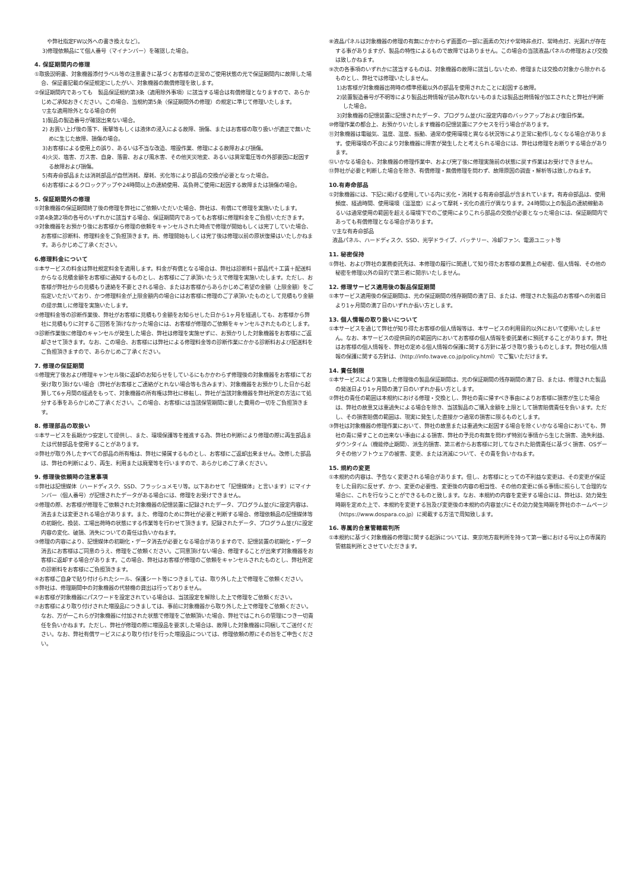や弊社指定FW以外への書き換えなど）。
3)修理依頼品にて個人番号（マイナンバー）を確認した場合。
4. 保証期間内の修理
①取扱説明書、対象機器添付ラベル等の注意書きに基づくお客様の正常のご使用状態の元で保証期間内に故障した場合、保証書記載の保証規定にしたがい、対象機器の無償修理を致します。
②保証期間内であっても　製品保証規約第3条（適用除外事項）に該当する場合は有償修理となりますので、あらかじめご承知おきください。この場合、当規約第5条（保証期間外の修理）の規定に準じて修理いたします。
▽主な適用除外となる場合の例
1)製品の製造番号が確認出来ない場合。
2) お買い上げ後の落下、衝撃等もしくは液体の浸入による故障、損傷、またはお客様の取り扱いが適正で無いために生じた故障、損傷の場合。
3)お客様による使用上の誤り、あるいは不当な改造、増設作業、修理による故障および損傷。
4)火災、塩害、ガス害、自身、落雷、および風水害、その他天災地変、あるいは異常電圧等の外部要因に起因する故障および損傷。
5)有寿命部品または消耗部品が自然消耗、摩耗、劣化等により部品の交換が必要となった場合。
6)お客様によるクロックアップや24時間以上の連続使用、高負荷ご使用に起因する故障または損傷の場合。
5. 保証期間外の修理
①対象機器の保証期間終了後の修理を弊社にご依頼いただいた場合、弊社は、有償にて修理を実施いたします。
②第4条第2項の各号のいずれかに該当する場合、保証期間内であってもお客様に修理料金をご負担いただきます。
③対象機器をお預かり後にお客様から修理の依頼をキャンセルされた時点で修理が開始もしくは完了していた場合、お客様に診断料、修理料金をご負担頂きます。尚、修理開始もしくは完了後は修理以前の原状復帰はいたしかねます。あらかじめご了承ください。
6.修理料金について
①本サービスの料金は弊社規定料金を適用します。料金が有償となる場合は、弊社は診断料＋部品代＋工賃＋配送料からなる見積金額をお客様に通知するものとし、お客様にご了承頂いたうえで修理を実施いたします。ただし、お客様が弊社からの見積もり連絡を不要とされる場合、またはお客様からあらかじめご希望の金額（上限金額）をご指定いただいており、かつ修理料金が上限金額内の場合にはお客様に修理のご了承頂いたものとして見積もり金額の提示無しに修理を実施いたします。
②修理料金等の診断作業後、弊社がお客様に見積もり金額をお知らせした日から1ヶ月を経過しても、お客様から弊社に見積もりに対するご回答を頂けなかった場合には、お客様が修理のご依頼をキャンセルされたものとします。
③診断作業後に修理のキャンセルが発生した場合、弊社は修理を実施せずに、お預かりした対象機器をお客様にご返却させて頂きます。なお、この場合、お客様には弊社による修理料金等の診断作業にかかる診断料および配送料をご負担頂きますので、あらかじめご了承ください。
7. 修理の保証期間
①修理完了後および修理キャンセル後に返却のお知らせをしているにもかかわらず修理後の対象機器をお客様にてお受け取り頂けない場合（弊社がお客様とご連絡がとれない場合等も含みます）、対象機器をお預かりした日から起算して6ヶ月間の経過をもって、対象機器の所有権は弊社に移転し、弊社が当該対象機器を弊社所定の方法にて処分する事をあらかじめご了承ください。この場合、お客様には当該保管期間に要した費用の一切をご負担頂きます。
8. 修理部品の取扱い
①本サービスを長期かつ安定して提供し、また、環境保護等を推進する為、弊社の判断により修理の際に再生部品または代替部品を使用することがあります。
②弊社が取り外したすべての部品の所有権は、弊社に帰属するものとし、お客様にご返却出来ません。改修した部品は、弊社の判断により、再生、利用または廃棄等を行いますので、あらかじめご了承ください。
9. 修理後依頼時の注意事項
①弊社は記憶媒体（ハードディスク、SSD、フラッシュメモリ等。以下あわせて「記憶媒体」と言います）にマイナンバー（個人番号）が記憶されたデータがある場合には、修理をお受けできません。
②修理の際、お客様が修理をご依頼された対象機器の記憶装置に記録されたデータ、プログラム並びに設定内容は、消去または変更される場合があります。また、修理のために弊社が必要と判断する場合、修理依頼品の記憶媒体等の初期化、換装、工場出荷時の状態にする作業等を行わせて頂きます。記録されたデータ、プログラム並びに設定内容の変化、破損、消失についての責任は負いかねます。
③修理の内容により、記憶媒体の初期化・データ消去が必要となる場合がありますので、記憶装置の初期化・データ消去にお客様はご同意のうえ、修理をご依頼ください。ご同意頂けない場合、修理することが出来ず対象機器をお客様に返却する場合があります。この場合、弊社はお客様が修理のご依頼をキャンセルされたものとし、弊社所定の診断料をお客様にご負担頂きます。
④お客様ご自身で貼り付けられたシール、保護シート等につきましては、取り外した上で修理をご依頼ください。
⑤弊社は、修理期間中の対象機器の代替機の貸出は行っておりません。
⑥お客様が対象機器にパスワードを設定されている場合は、当該設定を解除した上で修理をご依頼ください。
⑦お客様により取り付けされた増設品につきましては、事前に対象機器から取り外した上で修理をご依頼ください。なお、万が一これらが対象機器に付加された状態で修理をご依頼頂いた場合、弊社ではこれらの管理につき一切責任を負いかねます。ただし、弊社が修理の際に増設品を要求した場合は、故障した対象機器に同梱してご送付ください。なお、弊社有償サービスにより取り付けを行った増設品については、修理依頼の際にその旨をご申告ください。
⑧液晶パネルは対象機器の修理の有無にかかわらず画面の一部に画素の欠けや常時非点灯、常時点灯、光漏れが存在する事がありますが、製品の特性によるもので故障ではありません。この場合の当該液晶パネルの修理および交換は致しかねます。
⑨次の各事項のいずれかに該当するものは、対象機器の故障に該当しないため、修理または交換の対象から除かれるものとし、弊社では修理いたしません。
1)お客様が対象機器出荷時の標準搭載以外の部品を使用されたことに起因する故障。
2)装置製造番号が不明等により製品出荷情報が読み取れないものまたは製品出荷情報が加工されたと弊社が判断した場合。
3)対象機器の記憶装置に記憶されたデータ、プログラム並びに設定内容のバックアップおよび復旧作業。
⑩修理作業の都合上、お預かりいたします機器の記憶装置にアクセスを行う場合があります。
⑪対象機器は電磁気、温度、湿度、振動、通常の使用環境と異なる状況等により正常に動作しなくなる場合があります。使用環境の不良により対象機器に障害が発生したと考えられる場合には、弊社は修理をお断りする場合があります。
⑫いかなる場合も、対象機器の修理作業中、および完了後に修理実施前の状態に戻す作業はお受けできません。
⑬弊社が必要と判断した場合を除き、有償修理・無償修理を問わず、故障原因の調査・解析等は致しかねます。
10.有寿命部品
①対象機器には、下記に掲げる使用している内に劣化・消耗する有寿命部品が含まれています。有寿命部品は、使用頻度、経過時間、使用環境（温湿度）によって摩耗・劣化の進行が異なります。24時間以上の製品の連続稼動あるいは通常使用の範囲を超える環境下でのご使用によりこれら部品の交換が必要となった場合には、保証期間内であっても有償修理となる場合があります。
▽主な有寿命部品
液晶パネル、ハードディスク、SSD、光学ドライブ、バッテリー、冷却ファン、電源ユニット等
11. 秘密保持
①弊社、および弊社の業務委託先は、本修理の履行に関連して知り得たお客様の業務上の秘密、個人情報、その他の秘密を修理以外の目的で第三者に開示いたしません。
12. 修理サービス適用後の製品保証期間
①本サービス適用後の保証期間は、元の保証期間の残存期間の満了日、または、修理された製品のお客様への到着日より1ヶ月間の満了日のいずれか長い方とします。
13. 個人情報の取り扱いについて
①本サービスを通じて弊社が知り得たお客様の個人情報等は、本サービスの利用目的以外において使用いたしません。なお、本サービスの提供目的の範囲内においてお客様の個人情報を委託業者に預託することがあります。弊社はお客様の個人情報を、弊社の定める個人情報の保護に関する方針に基づき取り扱うものとします。弊社の個人情報の保護に関する方針は、（http://info.twave.co.jp/policy.html）でご覧いただけます。
14. 責任制限
①本サービスにより実施した修理後の製品保証期間は、元の保証期間の残存期間の満了日、または、修理された製品の発送日より1ヶ月間の満了日のいずれか長い方とします。
②弊社の責任の範囲は本規約における修理・交換とし、弊社の責に帰すべき事由によりお客様に損害が生じた場合は、弊社の故意又は重過失による場合を除き、当該製品のご購入金額を上限として損害賠償責任を負います。ただし、その損害賠償の範囲は、現実に発生した直接かつ通常の損害に限るものとします。
③弊社は対象機器の修理作業において、弊社の故意または重過失に起因する場合を除くいかなる場合においても、弊社の責に帰すことの出来ない事由による損害、弊社の予見の有無を問わず特別な事情から生じた損害、逸失利益、ダウンタイム（機能停止期間）、派生的損害、第三者からお客様に対してなされた賠償責任に基づく損害、OSデータその他ソフトウェアの被害、変更、または消滅について、その責を負いかねます。
15. 規約の変更
①本規約の内容は、予告なく変更される場合があります。但し、お客様にとっての不利益な変更は、その変更が保証をした目的に反せず、かつ、変更の必要性、変更後の内容の相当性、その他の変更に係る事情に照らして合理的な場合に、これを行なうことができるものと致します。なお、本規約の内容を変更する場合には、弊社は、効力発生時期を定めた上で、本規約を変更する旨及び変更後の本規約の内容並びにその効力発生時期を弊社のホームページ（https://www.dospara.co.jp）に掲載する方法で周知致します。
16. 専属的合意管轄裁判所
①本規約に基づく対象機器の修理に関する起訴については、東京地方裁判所を持って第一審における号以上の専属的管轄裁判所とさせていただきます。